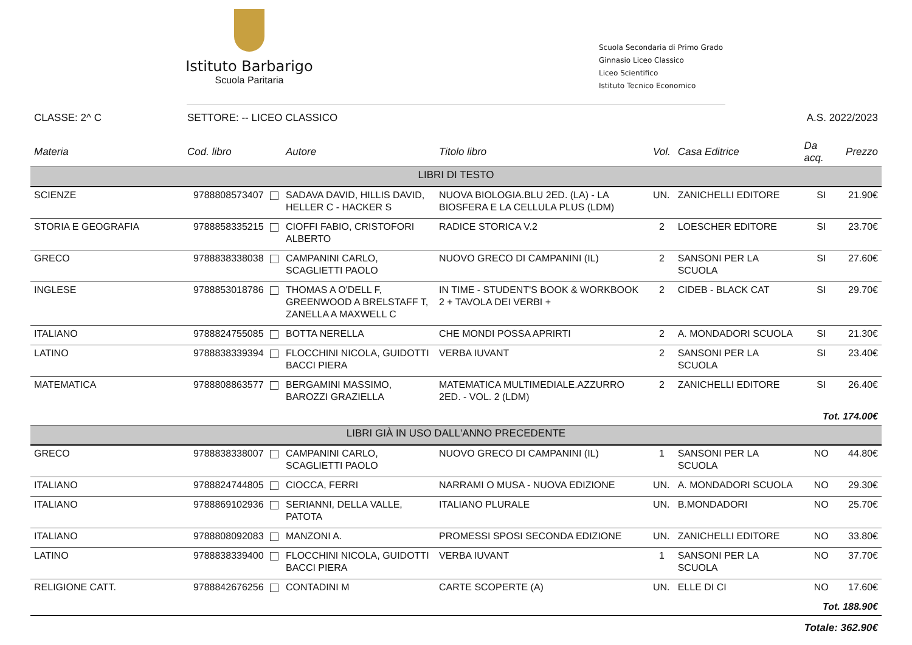Istituto Barbarigo
Scuola Paritaria
Scuola Secondaria di Primo Grado
Ginnasio Liceo Classico
Liceo Scientifico
Istituto Tecnico Economico
CLASSE: 2^ C SETTORE: -- LICEO CLASSICO A.S. 2022/2023
| Materia | Cod. libro | Autore | Titolo libro | Vol. | Casa Editrice | Da acq. | Prezzo |
| --- | --- | --- | --- | --- | --- | --- | --- |
| LIBRI DI TESTO | | | | | | | |
| SCIENZE | 9788808573407 | SADAVA DAVID, HILLIS DAVID, HELLER C - HACKER S | NUOVA BIOLOGIA.BLU 2ED. (LA) - LA BIOSFERA E LA CELLULA PLUS (LDM) | UN. | ZANICHELLI EDITORE | SI | 21.90€ |
| STORIA E GEOGRAFIA | 9788858335215 | CIOFFI FABIO, CRISTOFORI ALBERTO | RADICE STORICA V.2 | 2 | LOESCHER EDITORE | SI | 23.70€ |
| GRECO | 9788838338038 | CAMPANINI CARLO, SCAGLIETTI PAOLO | NUOVO GRECO DI CAMPANINI (IL) | 2 | SANSONI PER LA SCUOLA | SI | 27.60€ |
| INGLESE | 9788853018786 | THOMAS A O'DELL F, GREENWOOD A BRELSTAFF T, ZANELLA A MAXWELL C | IN TIME - STUDENT'S BOOK & WORKBOOK 2 + TAVOLA DEI VERBI + | 2 | CIDEB - BLACK CAT | SI | 29.70€ |
| ITALIANO | 9788824755085 | BOTTA NERELLA | CHE MONDI POSSA APRIRTI | 2 | A. MONDADORI SCUOLA | SI | 21.30€ |
| LATINO | 9788838339394 | FLOCCHINI NICOLA, GUIDOTTI BACCI PIERA | VERBA IUVANT | 2 | SANSONI PER LA SCUOLA | SI | 23.40€ |
| MATEMATICA | 9788808863577 | BERGAMINI MASSIMO, BAROZZI GRAZIELLA | MATEMATICA MULTIMEDIALE.AZZURRO 2ED. - VOL. 2 (LDM) | 2 | ZANICHELLI EDITORE | SI | 26.40€ |
| Tot. 174.00€ | | | | | | | |
| LIBRI GIÀ IN USO DALL'ANNO PRECEDENTE | | | | | | | |
| GRECO | 9788838338007 | CAMPANINI CARLO, SCAGLIETTI PAOLO | NUOVO GRECO DI CAMPANINI (IL) | 1 | SANSONI PER LA SCUOLA | NO | 44.80€ |
| ITALIANO | 9788824744805 | CIOCCA, FERRI | NARRAMI O MUSA - NUOVA EDIZIONE | UN. | A. MONDADORI SCUOLA | NO | 29.30€ |
| ITALIANO | 9788869102936 | SERIANNI, DELLA VALLE, PATOTA | ITALIANO PLURALE | UN. | B.MONDADORI | NO | 25.70€ |
| ITALIANO | 9788808092083 | MANZONI A. | PROMESSI SPOSI SECONDA EDIZIONE | UN. | ZANICHELLI EDITORE | NO | 33.80€ |
| LATINO | 9788838339400 | FLOCCHINI NICOLA, GUIDOTTI BACCI PIERA | VERBA IUVANT | 1 | SANSONI PER LA SCUOLA | NO | 37.70€ |
| RELIGIONE CATT. | 9788842676256 | CONTADINI M | CARTE SCOPERTE (A) | UN. | ELLE DI CI | NO | 17.60€ |
| Tot. 188.90€ | | | | | | | |
| Totale: 362.90€ | | | | | | | |